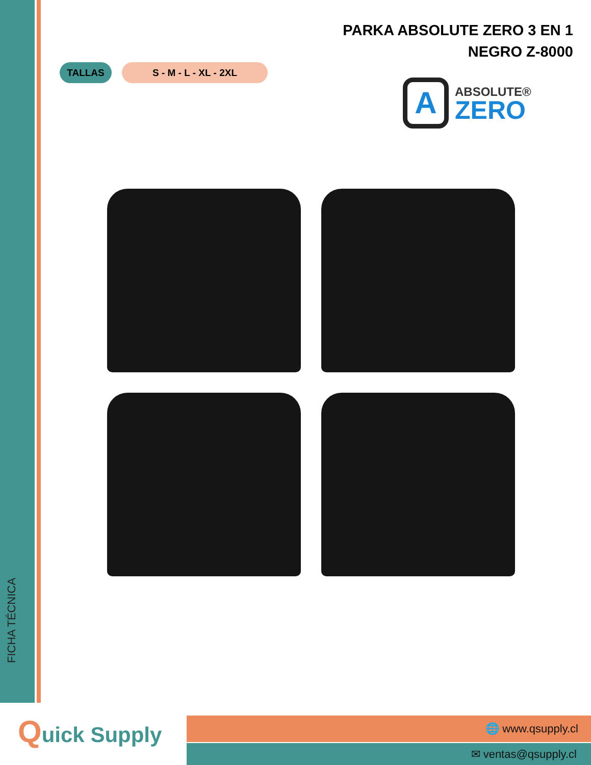FICHA TÉCNICA
PARKA ABSOLUTE ZERO 3 EN 1
NEGRO Z-8000
TALLAS S - M - L - XL - 2XL
A
ABSOLUTE®
ZERO
Quick Supply 🌐 www.qsupply.cl
✉ ventas@qsupply.cl